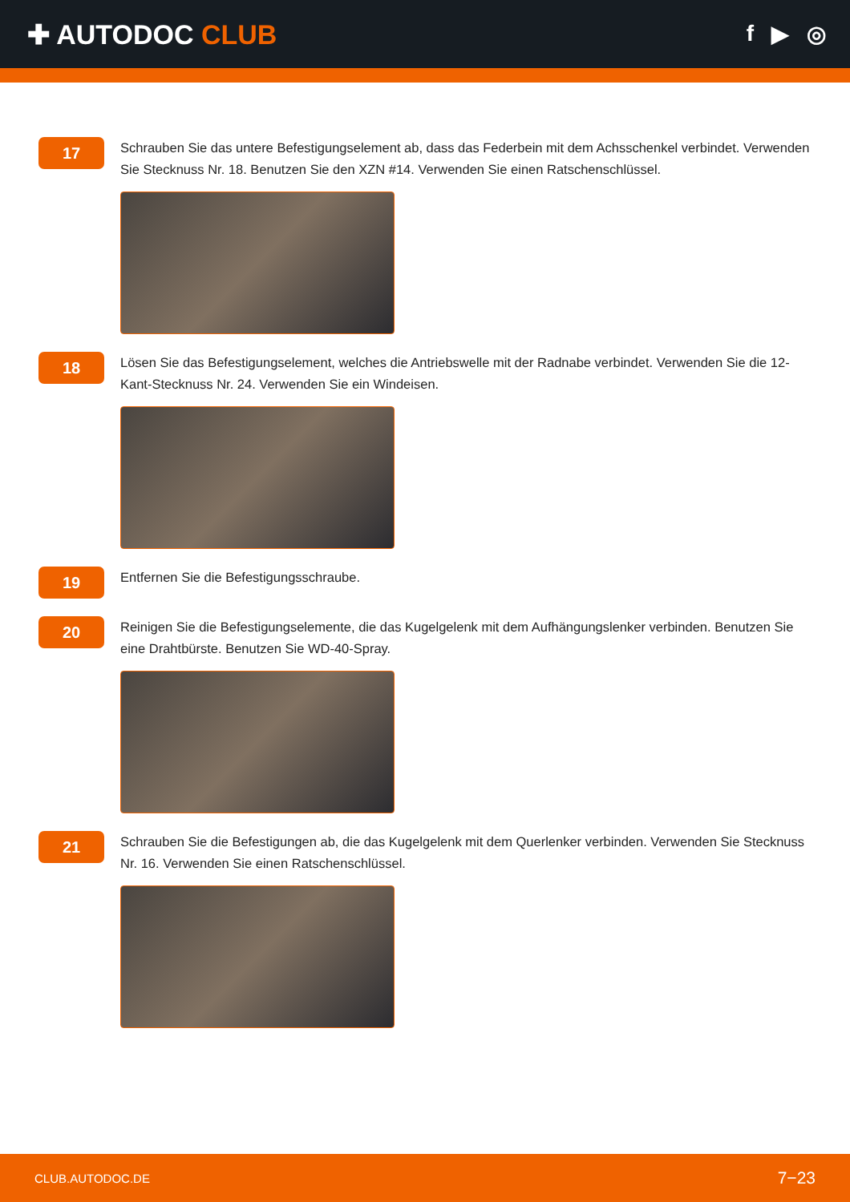✚ AUTODOC CLUB
f ▶ ◎
17
Schrauben Sie das untere Befestigungselement ab, dass das Federbein mit dem Achsschenkel verbindet. Verwenden Sie Stecknuss Nr. 18. Benutzen Sie den XZN #14. Verwenden Sie einen Ratschenschlüssel.
18
Lösen Sie das Befestigungselement, welches die Antriebswelle mit der Radnabe verbindet. Verwenden Sie die 12-Kant-Stecknuss Nr. 24. Verwenden Sie ein Windeisen.
19
Entfernen Sie die Befestigungsschraube.
20
Reinigen Sie die Befestigungselemente, die das Kugelgelenk mit dem Aufhängungslenker verbinden. Benutzen Sie eine Drahtbürste. Benutzen Sie WD-40-Spray.
21
Schrauben Sie die Befestigungen ab, die das Kugelgelenk mit dem Querlenker verbinden. Verwenden Sie Stecknuss Nr. 16. Verwenden Sie einen Ratschenschlüssel.
CLUB.AUTODOC.DE 7−23